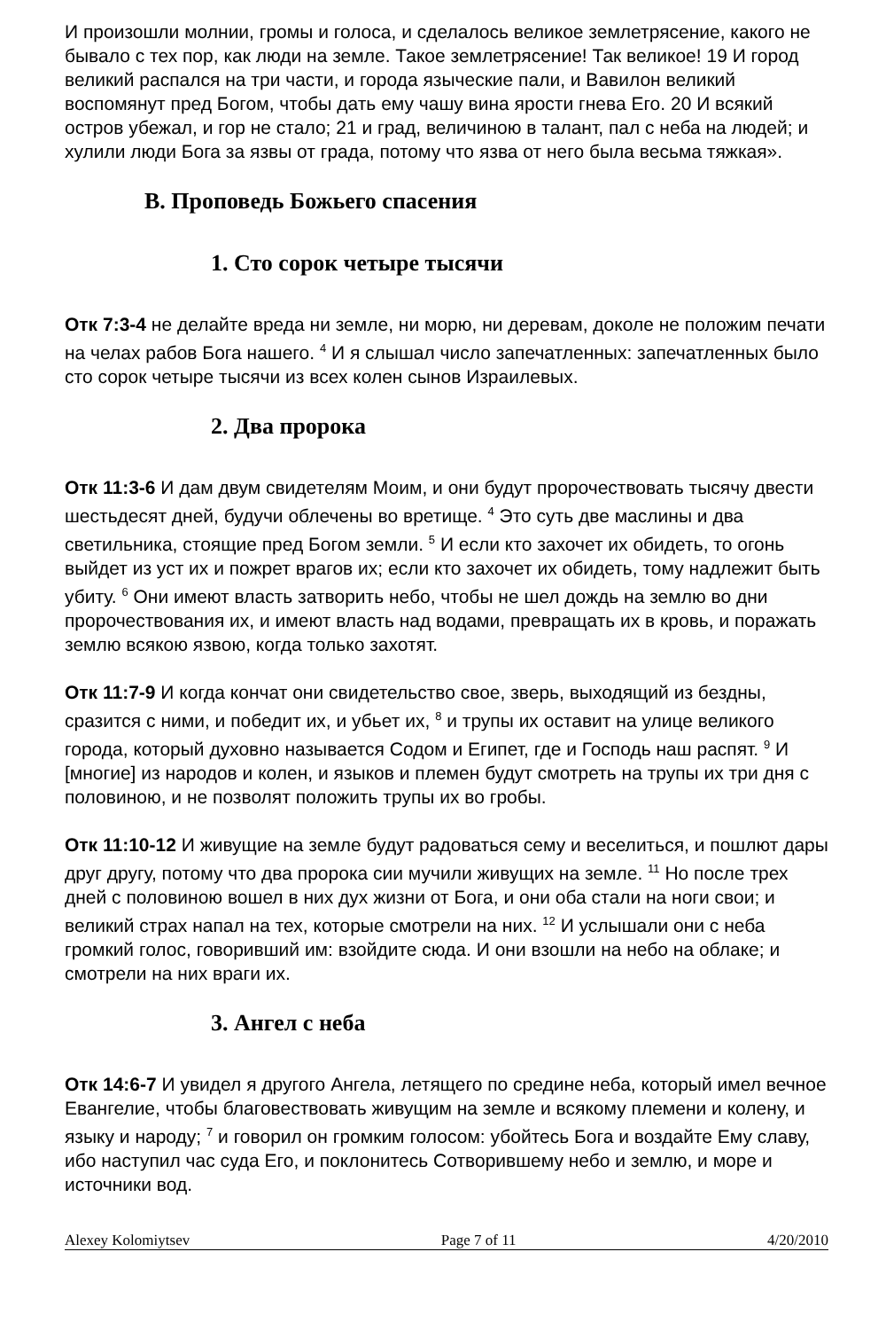И произошли молнии, громы и голоса, и сделалось великое землетрясение, какого не бывало с тех пор, как люди на земле. Такое землетрясение! Так великое! 19 И город великий распался на три части, и города языческие пали, и Вавилон великий воспомянут пред Богом, чтобы дать ему чашу вина ярости гнева Его. 20 И всякий остров убежал, и гор не стало; 21 и град, величиною в талант, пал с неба на людей; и хулили люди Бога за язвы от града, потому что язва от него была весьма тяжкая».
B. Проповедь Божьего спасения
1. Сто сорок четыре тысячи
Отк 7:3-4 не делайте вреда ни земле, ни морю, ни деревам, доколе не положим печати на челах рабов Бога нашего. <sup>4</sup> И я слышал число запечатленных: запечатленных было сто сорок четыре тысячи из всех колен сынов Израилевых.
2. Два пророка
Отк 11:3-6 И дам двум свидетелям Моим, и они будут пророчествовать тысячу двести шестьдесят дней, будучи облечены во вретище. <sup>4</sup> Это суть две маслины и два светильника, стоящие пред Богом земли. <sup>5</sup> И если кто захочет их обидеть, то огонь выйдет из уст их и пожрет врагов их; если кто захочет их обидеть, тому надлежит быть убиту. <sup>6</sup> Они имеют власть затворить небо, чтобы не шел дождь на землю во дни пророчествования их, и имеют власть над водами, превращать их в кровь, и поражать землю всякою язвою, когда только захотят.
Отк 11:7-9 И когда кончат они свидетельство свое, зверь, выходящий из бездны, сразится с ними, и победит их, и убьет их, <sup>8</sup> и трупы их оставит на улице великого города, который духовно называется Содом и Египет, где и Господь наш распят. <sup>9</sup> И [многие] из народов и колен, и языков и племен будут смотреть на трупы их три дня с половиною, и не позволят положить трупы их во гробы.
Отк 11:10-12 И живущие на земле будут радоваться сему и веселиться, и пошлют дары друг другу, потому что два пророка сии мучили живущих на земле. <sup>11</sup> Но после трех дней с половиною вошел в них дух жизни от Бога, и они оба стали на ноги свои; и великий страх напал на тех, которые смотрели на них. <sup>12</sup> И услышали они с неба громкий голос, говоривший им: взойдите сюда. И они взошли на небо на облаке; и смотрели на них враги их.
3. Ангел с неба
Отк 14:6-7 И увидел я другого Ангела, летящего по средине неба, который имел вечное Евангелие, чтобы благовествовать живущим на земле и всякому племени и колену, и языку и народу; <sup>7</sup> и говорил он громким голосом: убойтесь Бога и воздайте Ему славу, ибо наступил час суда Его, и поклонитесь Сотворившему небо и землю, и море и источники вод.
Alexey Kolomiytsev Page 7 of 11 4/20/2010